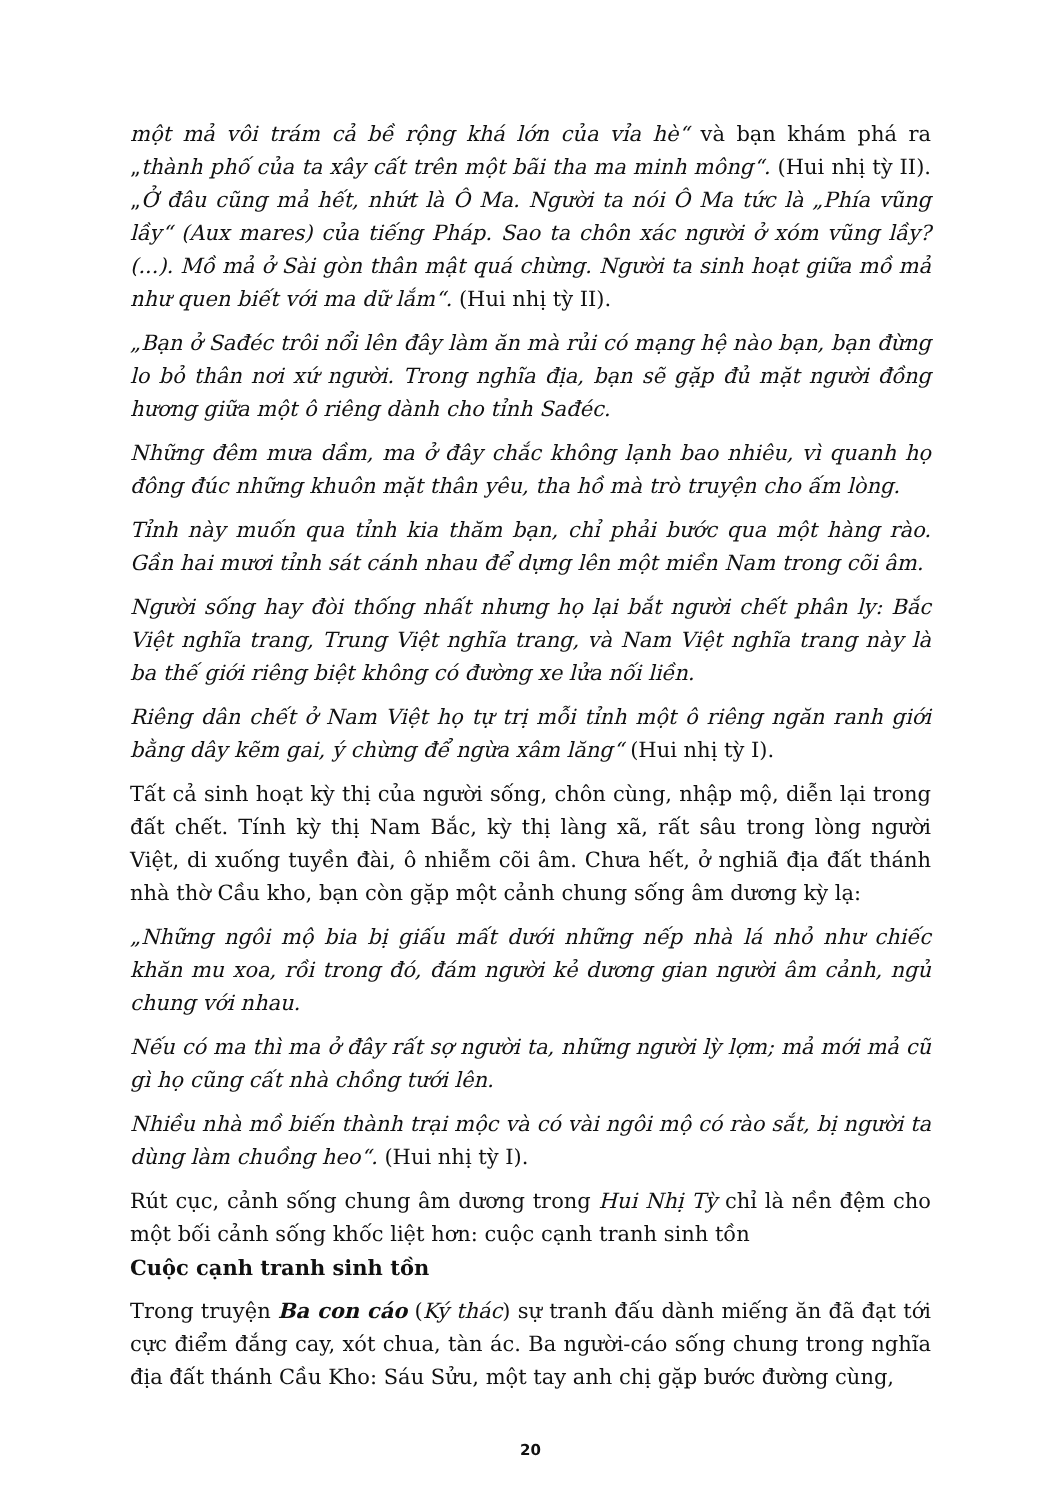một mả vôi trám cả bề rộng khá lớn của vỉa hè“ và bạn khám phá ra „thành phố của ta xây cất trên một bãi tha ma minh mông“. (Hui nhị tỳ II). „Ở đâu cũng mả hết, nhứt là Ô Ma. Người ta nói Ô Ma tức là „Phía vũng lầy“ (Aux mares) của tiếng Pháp. Sao ta chôn xác người ở xóm vũng lầy? (...). Mồ mả ở Sài gòn thân mật quá chừng. Người ta sinh hoạt giữa mồ mả như quen biết với ma dữ lắm“. (Hui nhị tỳ II).
„Bạn ở Sađéc trôi nổi lên đây làm ăn mà rủi có mạng hệ nào bạn, bạn đừng lo bỏ thân nơi xứ người. Trong nghĩa địa, bạn sẽ gặp đủ mặt người đồng hương giữa một ô riêng dành cho tỉnh Sađéc.
Những đêm mưa dầm, ma ở đây chắc không lạnh bao nhiêu, vì quanh họ đông đúc những khuôn mặt thân yêu, tha hồ mà trò truyện cho ấm lòng.
Tỉnh này muốn qua tỉnh kia thăm bạn, chỉ phải bước qua một hàng rào. Gần hai mươi tỉnh sát cánh nhau để dựng lên một miền Nam trong cõi âm.
Người sống hay đòi thống nhất nhưng họ lại bắt người chết phân ly: Bắc Việt nghĩa trang, Trung Việt nghĩa trang, và Nam Việt nghĩa trang này là ba thế giới riêng biệt không có đường xe lửa nối liền.
Riêng dân chết ở Nam Việt họ tự trị mỗi tỉnh một ô riêng ngăn ranh giới bằng dây kẽm gai, ý chừng để ngừa xâm lăng“ (Hui nhị tỳ I).
Tất cả sinh hoạt kỳ thị của người sống, chôn cùng, nhập mộ, diễn lại trong đất chết. Tính kỳ thị Nam Bắc, kỳ thị làng xã, rất sâu trong lòng người Việt, di xuống tuyền đài, ô nhiễm cõi âm. Chưa hết, ở nghiã địa đất thánh nhà thờ Cầu kho, bạn còn gặp một cảnh chung sống âm dương kỳ lạ:
„Những ngôi mộ bia bị giấu mất dưới những nếp nhà lá nhỏ như chiếc khăn mu xoa, rồi trong đó, đám người kẻ dương gian người âm cảnh, ngủ chung với nhau.
Nếu có ma thì ma ở đây rất sợ người ta, những người lỳ lợm; mả mới mả cũ gì họ cũng cất nhà chồng tưới lên.
Nhiều nhà mồ biến thành trại mộc và có vài ngôi mộ có rào sắt, bị người ta dùng làm chuồng heo“. (Hui nhị tỳ I).
Rút cục, cảnh sống chung âm dương trong Hui Nhị Tỳ chỉ là nền đệm cho một bối cảnh sống khốc liệt hơn: cuộc cạnh tranh sinh tồn
Cuộc cạnh tranh sinh tồn
Trong truyện Ba con cáo (Ký thác) sự tranh đấu dành miếng ăn đã đạt tới cực điểm đắng cay, xót chua, tàn ác. Ba người-cáo sống chung trong nghĩa địa đất thánh Cầu Kho: Sáu Sửu, một tay anh chị gặp bước đường cùng,
20